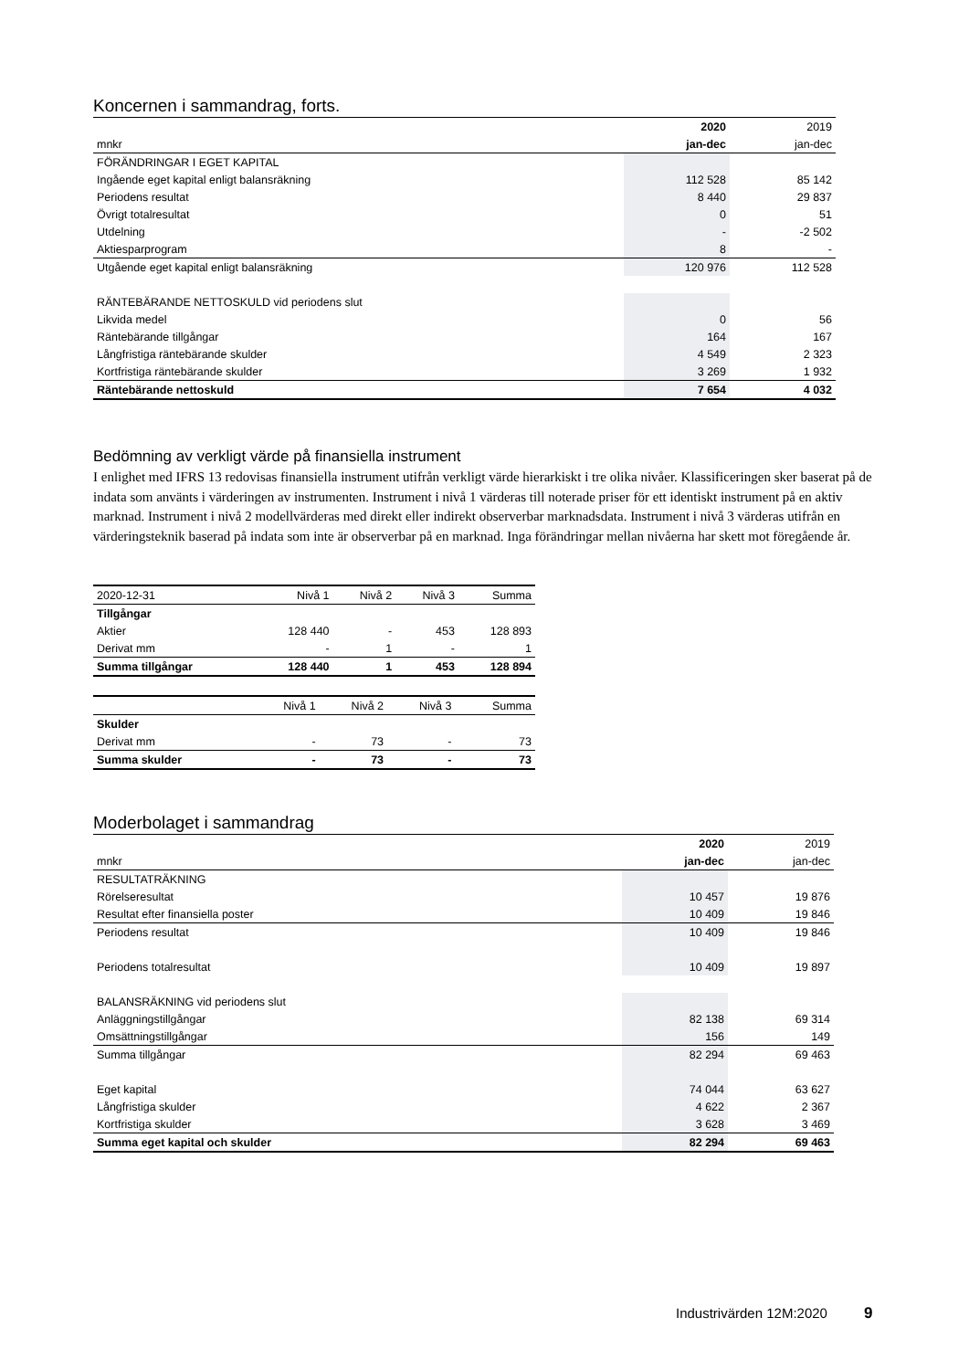Koncernen i sammandrag, forts.
| | 2020 | 2019 |
| mnkr | jan-dec | jan-dec |
| FÖRÄNDRINGAR I EGET KAPITAL | | |
| Ingående eget kapital enligt balansräkning | 112 528 | 85 142 |
| Periodens resultat | 8 440 | 29 837 |
| Övrigt totalresultat | 0 | 51 |
| Utdelning | - | -2 502 |
| Aktiesparprogram | 8 | - |
| Utgående eget kapital enligt balansräkning | 120 976 | 112 528 |
| RÄNTEBÄRANDE NETTOSKULD vid periodens slut | | |
| Likvida medel | 0 | 56 |
| Räntebärande tillgångar | 164 | 167 |
| Långfristiga räntebärande skulder | 4 549 | 2 323 |
| Kortfristiga räntebärande skulder | 3 269 | 1 932 |
| Räntebärande nettoskuld | 7 654 | 4 032 |
Bedömning av verkligt värde på finansiella instrument
I enlighet med IFRS 13 redovisas finansiella instrument utifrån verkligt värde hierarkiskt i tre olika nivåer. Klassificeringen sker baserat på de indata som använts i värderingen av instrumenten. Instrument i nivå 1 värderas till noterade priser för ett identiskt instrument på en aktiv marknad. Instrument i nivå 2 modellvärderas med direkt eller indirekt observerbar marknadsdata. Instrument i nivå 3 värderas utifrån en värderingsteknik baserad på indata som inte är observerbar på en marknad. Inga förändringar mellan nivåerna har skett mot föregående år.
| 2020-12-31 | Nivå 1 | Nivå 2 | Nivå 3 | Summa |
| Tillgångar | | | | |
| Aktier | 128 440 | - | 453 | 128 893 |
| Derivat mm | - | 1 | - | 1 |
| Summa tillgångar | 128 440 | 1 | 453 | 128 894 |
| | Nivå 1 | Nivå 2 | Nivå 3 | Summa |
| Skulder | | | | |
| Derivat mm | - | 73 | - | 73 |
| Summa skulder | - | 73 | - | 73 |
Moderbolaget i sammandrag
| | 2020 | 2019 |
| mnkr | jan-dec | jan-dec |
| RESULTATRÄKNING | | |
| Rörelseresultat | 10 457 | 19 876 |
| Resultat efter finansiella poster | 10 409 | 19 846 |
| Periodens resultat | 10 409 | 19 846 |
| Periodens totalresultat | 10 409 | 19 897 |
| BALANSRÄKNING vid periodens slut | | |
| Anläggningstillgångar | 82 138 | 69 314 |
| Omsättningstillgångar | 156 | 149 |
| Summa tillgångar | 82 294 | 69 463 |
| Eget kapital | 74 044 | 63 627 |
| Långfristiga skulder | 4 622 | 2 367 |
| Kortfristiga skulder | 3 628 | 3 469 |
| Summa eget kapital och skulder | 82 294 | 69 463 |
Industrivärden 12M:2020 9